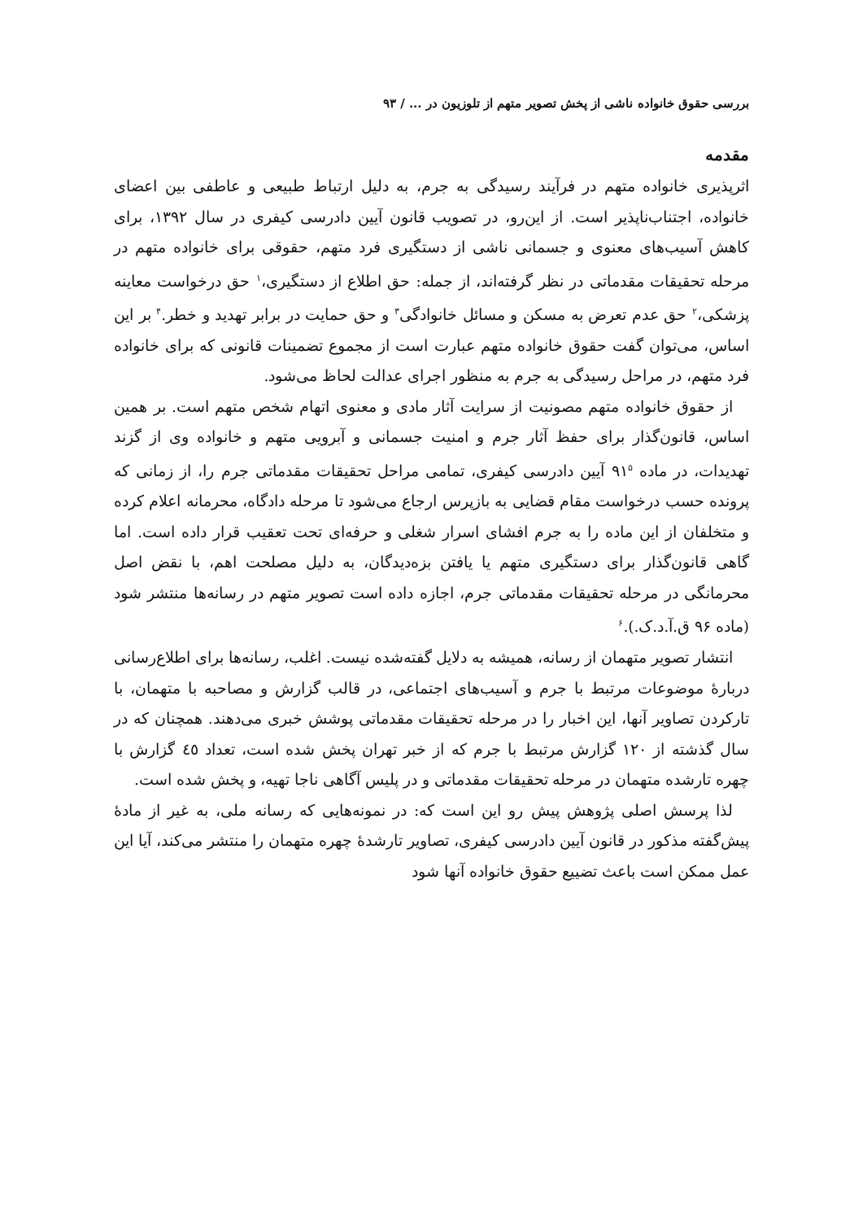بررسی حقوق خانواده ناشی از پخش تصویر متهم از تلوزیون در ... / ۹۳
مقدمه
اثرپذیری خانواده متهم در فرآیند رسیدگی به جرم، به دلیل ارتباط طبیعی و عاطفی بین اعضای خانواده، اجتناب‌ناپذیر است. از این‌رو، در تصویب قانون آیین دادرسی کیفری در سال ۱۳۹۲، برای کاهش آسیب‌های معنوی و جسمانی ناشی از دستگیری فرد متهم، حقوقی برای خانواده متهم در مرحله تحقیقات مقدماتی در نظر گرفته‌اند، از جمله: حق اطلاع از دستگیری،<sup>۱</sup> حق درخواست معاینه پزشکی،<sup>۲</sup> حق عدم تعرض به مسکن و مسائل خانوادگی<sup>۳</sup> و حق حمایت در برابر تهدید و خطر.<sup>۴</sup> بر این اساس، می‌توان گفت حقوق خانواده متهم عبارت است از مجموع تضمینات قانونی که برای خانواده فرد متهم، در مراحل رسیدگی به جرم به منظور اجرای عدالت لحاظ می‌شود.
از حقوق خانواده متهم مصونیت از سرایت آثار مادی و معنوی اتهام شخص متهم است. بر همین اساس، قانون‌گذار برای حفظ آثار جرم و امنیت جسمانی و آبرویی متهم و خانواده وی از گزند تهدیدات، در ماده ۹۱<sup>۵</sup> آیین دادرسی کیفری، تمامی مراحل تحقیقات مقدماتی جرم را، از زمانی که پرونده حسب درخواست مقام قضایی به بازپرس ارجاع می‌شود تا مرحله دادگاه، محرمانه اعلام کرده و متخلفان از این ماده را به جرم افشای اسرار شغلی و حرفه‌ای تحت تعقیب قرار داده است. اما گاهی قانون‌گذار برای دستگیری متهم یا یافتن بزه‌دیدگان، به دلیل مصلحت اهم، با نقض اصل محرمانگی در مرحله تحقیقات مقدماتی جرم، اجازه داده است تصویر متهم در رسانه‌ها منتشر شود (ماده ۹۶ ق.آ.د.ک.).<sup>۶</sup>
انتشار تصویر متهمان از رسانه، همیشه به دلایل گفته‌شده نیست. اغلب، رسانه‌ها برای اطلاع‌رسانی دربارهٔ موضوعات مرتبط با جرم و آسیب‌های اجتماعی، در قالب گزارش و مصاحبه با متهمان، با تارکردن تصاویر آنها، این اخبار را در مرحله تحقیقات مقدماتی پوشش خبری می‌دهند. همچنان که در سال گذشته از ۱۲۰ گزارش مرتبط با جرم که از خبر تهران پخش شده است، تعداد ٤٥ گزارش با چهره تارشده متهمان در مرحله تحقیقات مقدماتی و در پلیس آگاهی ناجا تهیه، و پخش شده است.
لذا پرسش اصلی پژوهش پیش رو این است که: در نمونه‌هایی که رسانه ملی، به غیر از مادهٔ پیش‌گفته مذکور در قانون آیین دادرسی کیفری، تصاویر تارشدهٔ چهره متهمان را منتشر می‌کند، آیا این عمل ممکن است باعث تضییع حقوق خانواده آنها شود